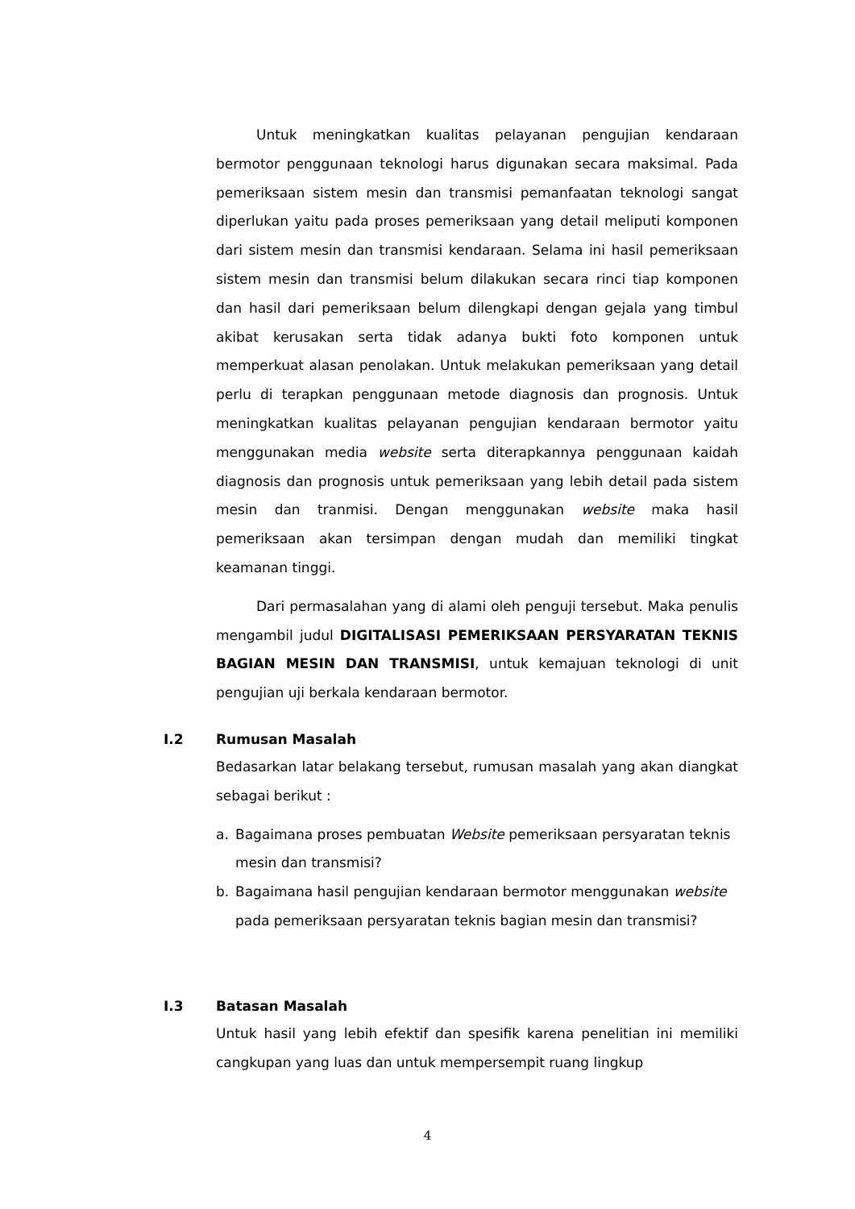Untuk meningkatkan kualitas pelayanan pengujian kendaraan bermotor penggunaan teknologi harus digunakan secara maksimal. Pada pemeriksaan sistem mesin dan transmisi pemanfaatan teknologi sangat diperlukan yaitu pada proses pemeriksaan yang detail meliputi komponen dari sistem mesin dan transmisi kendaraan. Selama ini hasil pemeriksaan sistem mesin dan transmisi belum dilakukan secara rinci tiap komponen dan hasil dari pemeriksaan belum dilengkapi dengan gejala yang timbul akibat kerusakan serta tidak adanya bukti foto komponen untuk memperkuat alasan penolakan. Untuk melakukan pemeriksaan yang detail perlu di terapkan penggunaan metode diagnosis dan prognosis. Untuk meningkatkan kualitas pelayanan pengujian kendaraan bermotor yaitu menggunakan media website serta diterapkannya penggunaan kaidah diagnosis dan prognosis untuk pemeriksaan yang lebih detail pada sistem mesin dan tranmisi. Dengan menggunakan website maka hasil pemeriksaan akan tersimpan dengan mudah dan memiliki tingkat keamanan tinggi.
Dari permasalahan yang di alami oleh penguji tersebut. Maka penulis mengambil judul DIGITALISASI PEMERIKSAAN PERSYARATAN TEKNIS BAGIAN MESIN DAN TRANSMISI, untuk kemajuan teknologi di unit pengujian uji berkala kendaraan bermotor.
I.2 Rumusan Masalah
Bedasarkan latar belakang tersebut, rumusan masalah yang akan diangkat sebagai berikut :
a. Bagaimana proses pembuatan Website pemeriksaan persyaratan teknis mesin dan transmisi?
b. Bagaimana hasil pengujian kendaraan bermotor menggunakan website pada pemeriksaan persyaratan teknis bagian mesin dan transmisi?
I.3 Batasan Masalah
Untuk hasil yang lebih efektif dan spesifik karena penelitian ini memiliki cangkupan yang luas dan untuk mempersempit ruang lingkup
4